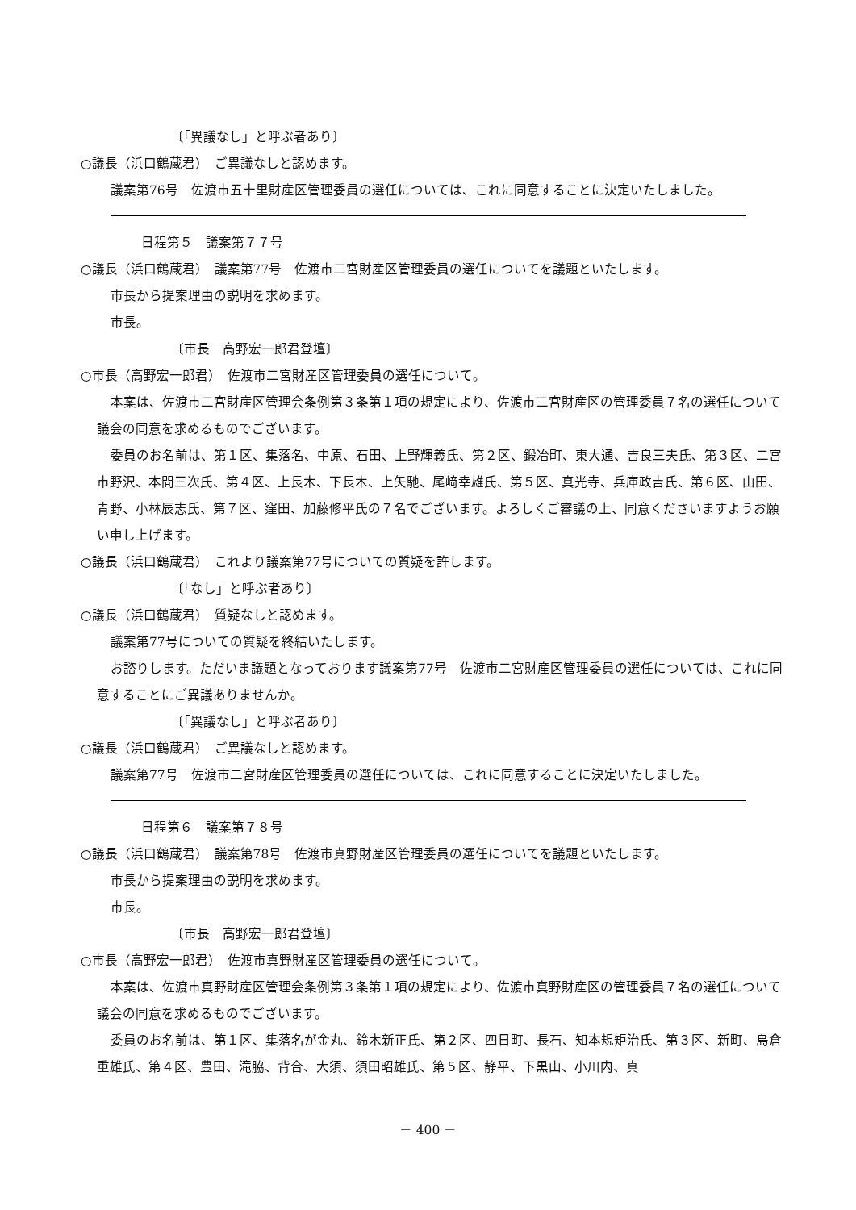〔「異議なし」と呼ぶ者あり〕
○議長（浜口鶴蔵君）　ご異議なしと認めます。
議案第76号　佐渡市五十里財産区管理委員の選任については、これに同意することに決定いたしました。
日程第５　議案第７７号
○議長（浜口鶴蔵君）　議案第77号　佐渡市二宮財産区管理委員の選任についてを議題といたします。
市長から提案理由の説明を求めます。
市長。
〔市長　高野宏一郎君登壇〕
○市長（高野宏一郎君）　佐渡市二宮財産区管理委員の選任について。
本案は、佐渡市二宮財産区管理会条例第３条第１項の規定により、佐渡市二宮財産区の管理委員７名の選任について議会の同意を求めるものでございます。
委員のお名前は、第１区、集落名、中原、石田、上野輝義氏、第２区、鍛冶町、東大通、吉良三夫氏、第３区、二宮市野沢、本間三次氏、第４区、上長木、下長木、上矢馳、尾﨑幸雄氏、第５区、真光寺、兵庫政吉氏、第６区、山田、青野、小林辰志氏、第７区、窪田、加藤修平氏の７名でございます。よろしくご審議の上、同意くださいますようお願い申し上げます。
○議長（浜口鶴蔵君）　これより議案第77号についての質疑を許します。
〔「なし」と呼ぶ者あり〕
○議長（浜口鶴蔵君）　質疑なしと認めます。
議案第77号についての質疑を終結いたします。
お諮りします。ただいま議題となっております議案第77号　佐渡市二宮財産区管理委員の選任については、これに同意することにご異議ありませんか。
〔「異議なし」と呼ぶ者あり〕
○議長（浜口鶴蔵君）　ご異議なしと認めます。
議案第77号　佐渡市二宮財産区管理委員の選任については、これに同意することに決定いたしました。
日程第６　議案第７８号
○議長（浜口鶴蔵君）　議案第78号　佐渡市真野財産区管理委員の選任についてを議題といたします。
市長から提案理由の説明を求めます。
市長。
〔市長　高野宏一郎君登壇〕
○市長（高野宏一郎君）　佐渡市真野財産区管理委員の選任について。
本案は、佐渡市真野財産区管理会条例第３条第１項の規定により、佐渡市真野財産区の管理委員７名の選任について議会の同意を求めるものでございます。
委員のお名前は、第１区、集落名が金丸、鈴木新正氏、第２区、四日町、長石、知本規矩治氏、第３区、新町、島倉重雄氏、第４区、豊田、滝脇、背合、大須、須田昭雄氏、第５区、静平、下黒山、小川内、真
－ 400 －